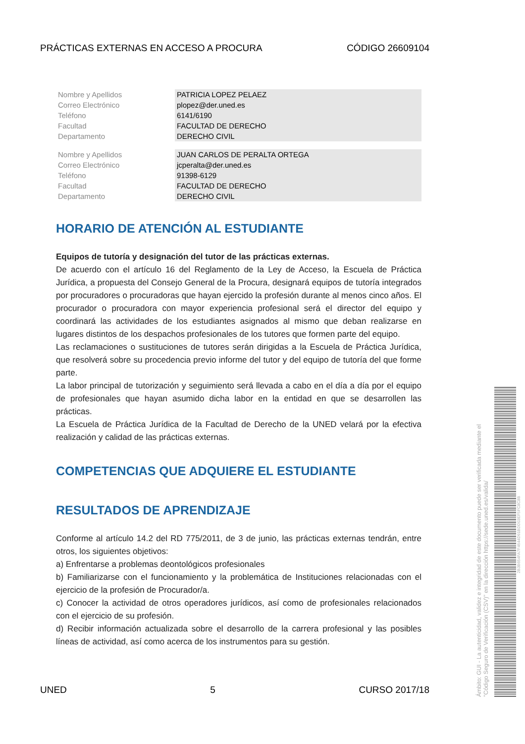PRÁCTICAS EXTERNAS EN ACCESO A PROCURA CÓDIGO 26609104
| Nombre y Apellidos | PATRICIA LOPEZ PELAEZ |
| Correo Electrónico | plopez@der.uned.es |
| Teléfono | 6141/6190 |
| Facultad | FACULTAD DE DERECHO |
| Departamento | DERECHO CIVIL |
| Nombre y Apellidos | JUAN CARLOS DE PERALTA ORTEGA |
| Correo Electrónico | jcperalta@der.uned.es |
| Teléfono | 91398-6129 |
| Facultad | FACULTAD DE DERECHO |
| Departamento | DERECHO CIVIL |
HORARIO DE ATENCIÓN AL ESTUDIANTE
Equipos de tutoría y designación del tutor de las prácticas externas.
De acuerdo con el artículo 16 del Reglamento de la Ley de Acceso, la Escuela de Práctica Jurídica, a propuesta del Consejo General de la Procura, designará equipos de tutoría integrados por procuradores o procuradoras que hayan ejercido la profesión durante al menos cinco años. El procurador o procuradora con mayor experiencia profesional será el director del equipo y coordinará las actividades de los estudiantes asignados al mismo que deban realizarse en lugares distintos de los despachos profesionales de los tutores que formen parte del equipo.
Las reclamaciones o sustituciones de tutores serán dirigidas a la Escuela de Práctica Jurídica, que resolverá sobre su procedencia previo informe del tutor y del equipo de tutoría del que forme parte.
La labor principal de tutorización y seguimiento será llevada a cabo en el día a día por el equipo de profesionales que hayan asumido dicha labor en la entidad en que se desarrollen las prácticas.
La Escuela de Práctica Jurídica de la Facultad de Derecho de la UNED velará por la efectiva realización y calidad de las prácticas externas.
COMPETENCIAS QUE ADQUIERE EL ESTUDIANTE
RESULTADOS DE APRENDIZAJE
Conforme al artículo 14.2 del RD 775/2011, de 3 de junio, las prácticas externas tendrán, entre otros, los siguientes objetivos:
a) Enfrentarse a problemas deontológicos profesionales
b) Familiarizarse con el funcionamiento y la problemática de Instituciones relacionadas con el ejercicio de la profesión de Procurador/a.
c) Conocer la actividad de otros operadores jurídicos, así como de profesionales relacionados con el ejercicio de su profesión.
d) Recibir información actualizada sobre el desarrollo de la carrera profesional y las posibles líneas de actividad, así como acerca de los instrumentos para su gestión.
UNED 5 CURSO 2017/18
Ámbito: GUI - La autenticidad, validez e integridad de este documento puede ser verificada mediante el "Código Seguro de Verificación (CSV)" en la dirección https://sede.uned.es/valida/
2B3B654FA7F4644D91BDD03EF5FC8C8B